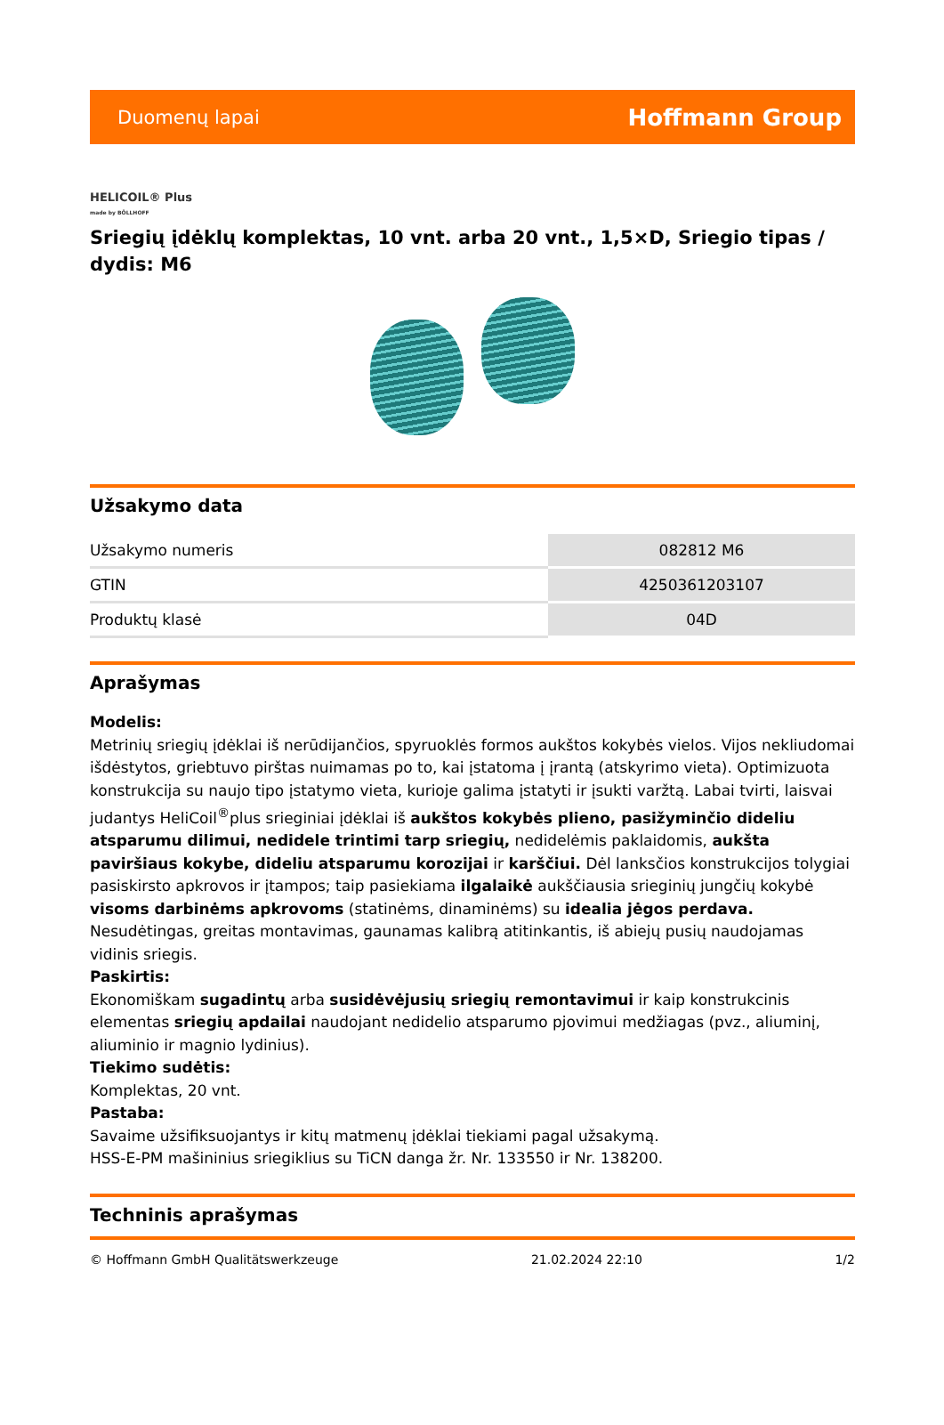Duomenų lapai Hoffmann Group
HELICOIL® Plus
made by BÖLLHOFF
Sriegių įdėklų komplektas, 10 vnt. arba 20 vnt., 1,5×D, Sriegio tipas / dydis: M6
Užsakymo data
| Užsakymo numeris | 082812 M6 |
| GTIN | 4250361203107 |
| Produktų klasė | 04D |
Aprašymas
Modelis:
Metrinių sriegių įdėklai iš nerūdijančios, spyruoklės formos aukštos kokybės vielos. Vijos nekliudomai išdėstytos, griebtuvo pirštas nuimamas po to, kai įstatoma į įrantą (atskyrimo vieta). Optimizuota konstrukcija su naujo tipo įstatymo vieta, kurioje galima įstatyti ir įsukti varžtą. Labai tvirti, laisvai judantys HeliCoil<sup>®</sup>plus srieginiai įdėklai iš aukštos kokybės plieno, pasižyminčio dideliu atsparumu dilimui, nedidele trintimi tarp sriegių, nedidelėmis paklaidomis, aukšta paviršiaus kokybe, dideliu atsparumu korozijai ir karščiui. Dėl lanksčios konstrukcijos tolygiai pasiskirsto apkrovos ir įtampos; taip pasiekiama ilgalaikė aukščiausia srieginių jungčių kokybė visoms darbinėms apkrovoms (statinėms, dinaminėms) su idealia jėgos perdava. Nesudėtingas, greitas montavimas, gaunamas kalibrą atitinkantis, iš abiejų pusių naudojamas vidinis sriegis.
Paskirtis:
Ekonomiškam sugadintų arba susidėvėjusių sriegių remontavimui ir kaip konstrukcinis elementas sriegių apdailai naudojant nedidelio atsparumo pjovimui medžiagas (pvz., aliuminį, aliuminio ir magnio lydinius).
Tiekimo sudėtis:
Komplektas, 20 vnt.
Pastaba:
Savaime užsifiksuojantys ir kitų matmenų įdėklai tiekiami pagal užsakymą.
HSS-E-PM mašininius sriegiklius su TiCN danga žr. Nr. 133550 ir Nr. 138200.
Techninis aprašymas
© Hoffmann GmbH Qualitätswerkzeuge 21.02.2024 22:10 1/2